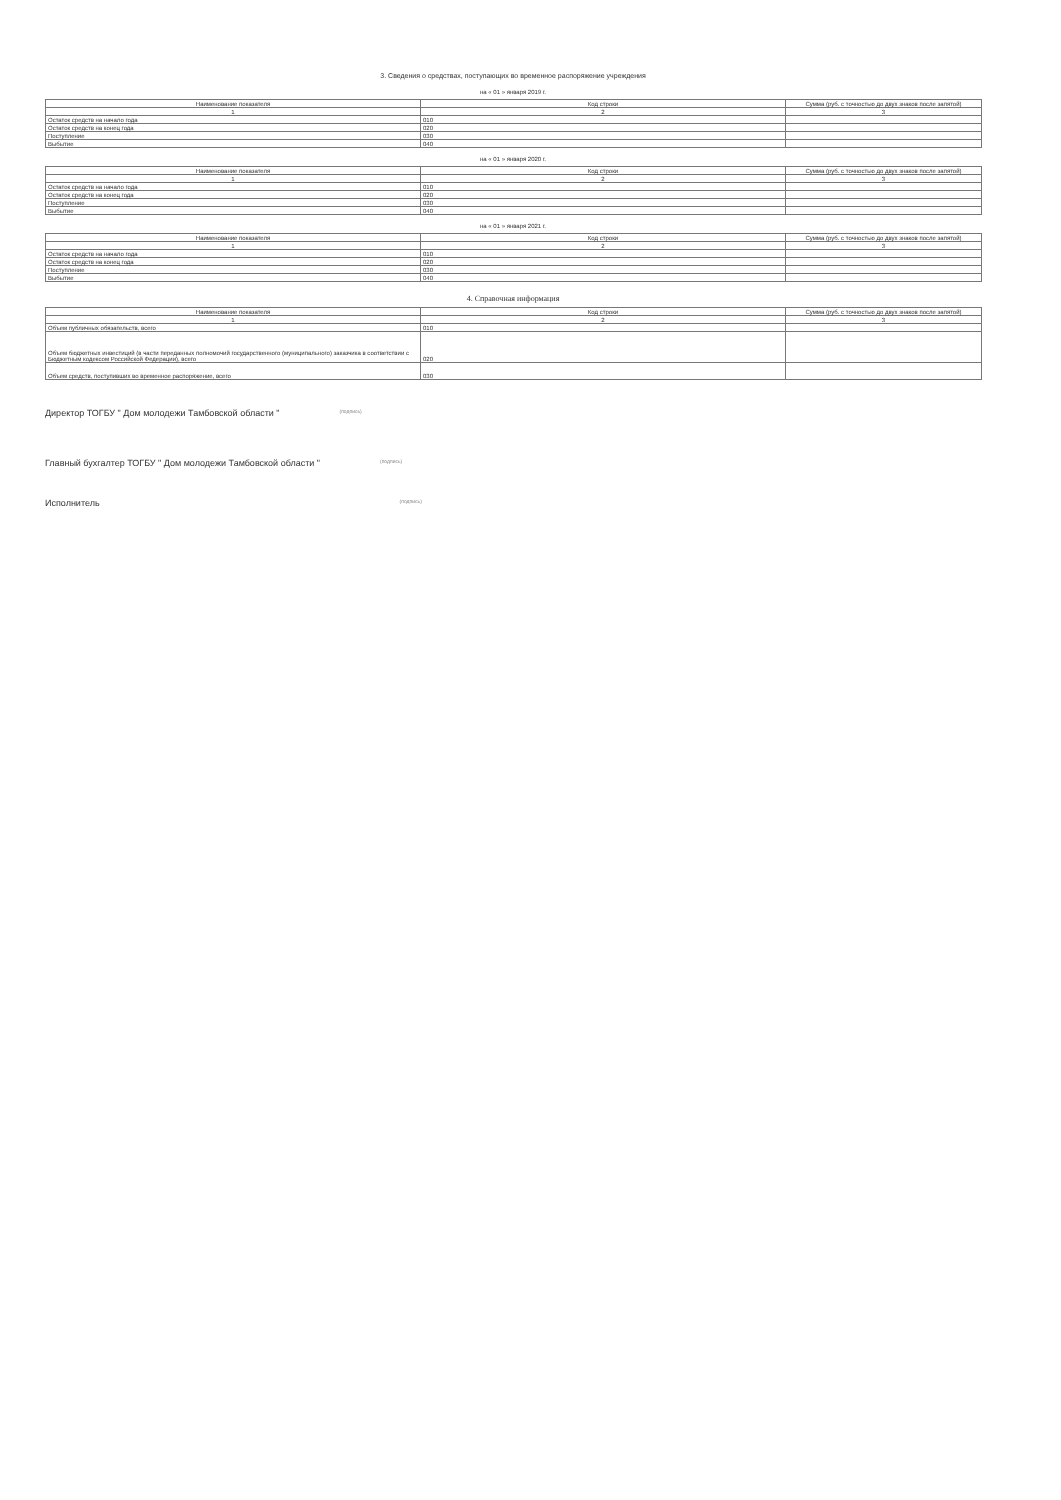3. Сведения о средствах, поступающих во временное распоряжение учреждения
на « 01 » января 2019 г.
| Наименование показателя | Код строки | Сумма (руб. с точностью до двух знаков после запятой) |
| --- | --- | --- |
| 1 | 2 | 3 |
| Остаток средств на начало года | 010 | |
| Остаток средств на конец года | 020 | |
| Поступление | 030 | |
| Выбытие | 040 | |
на « 01 » января 2020 г.
| Наименование показателя | Код строки | Сумма (руб. с точностью до двух знаков после запятой) |
| --- | --- | --- |
| 1 | 2 | 3 |
| Остаток средств на начало года | 010 | |
| Остаток средств на конец года | 020 | |
| Поступление | 030 | |
| Выбытие | 040 | |
на « 01 » января 2021 г.
| Наименование показателя | Код строки | Сумма (руб. с точностью до двух знаков после запятой) |
| --- | --- | --- |
| 1 | 2 | 3 |
| Остаток средств на начало года | 010 | |
| Остаток средств на конец года | 020 | |
| Поступление | 030 | |
| Выбытие | 040 | |
4. Справочная информация
| Наименование показателя | Код строки | Сумма (руб. с точностью до двух знаков после запятой) |
| --- | --- | --- |
| 1 | 2 | 3 |
| Объем публичных обязательств, всего | 010 | |
| Объем бюджетных инвестиций (в части переданных полномочий государственного (муниципального) заказчика в соответствии с Бюджетным кодексом Российской Федерации), всего | 020 | |
| Объем средств, поступивших во временное распоряжение, всего | 030 | |
Директор ТОГБУ " Дом молодежи Тамбовской области " (подпись)
Главный бухгалтер ТОГБУ " Дом молодежи Тамбовской области " (подпись)
Исполнитель (подпись)